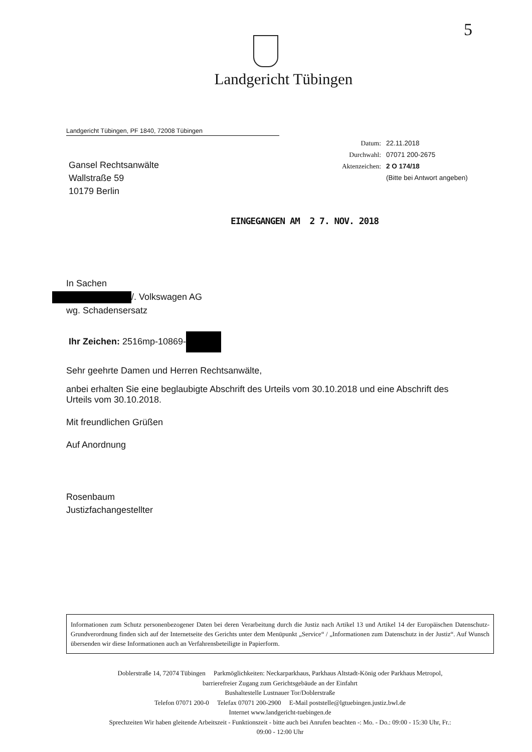5
Landgericht Tübingen
Landgericht Tübingen, PF 1840, 72008 Tübingen
Datum: 22.11.2018
Durchwahl: 07071 200-2675
Aktenzeichen: 2 O 174/18
(Bitte bei Antwort angeben)
Gansel Rechtsanwälte
Wallstraße 59
10179 Berlin
EINGEGANGEN AM 2 7. NOV. 2018
In Sachen
/. Volkswagen AG
wg. Schadensersatz
Ihr Zeichen: 2516mp-10869-
Sehr geehrte Damen und Herren Rechtsanwälte,
anbei erhalten Sie eine beglaubigte Abschrift des Urteils vom 30.10.2018 und eine Abschrift des Urteils vom 30.10.2018.
Mit freundlichen Grüßen
Auf Anordnung
Rosenbaum
Justizfachangestellter
Informationen zum Schutz personenbezogener Daten bei deren Verarbeitung durch die Justiz nach Artikel 13 und Artikel 14 der Europäischen Datenschutz-Grundverordnung finden sich auf der Internetseite des Gerichts unter dem Menüpunkt „Service“ / „Informationen zum Datenschutz in der Justiz“. Auf Wunsch übersenden wir diese Informationen auch an Verfahrensbeteiligte in Papierform.
Doblerstraße 14, 72074 Tübingen Parkmöglichkeiten: Neckarparkhaus, Parkhaus Altstadt-König oder Parkhaus Metropol,
barrierefreier Zugang zum Gerichtsgebäude an der Einfahrt
Bushaltestelle Lustnauer Tor/Doblerstraße
Telefon 07071 200-0 Telefax 07071 200-2900 E-Mail poststelle@lgtuebingen.justiz.bwl.de
Internet www.landgericht-tuebingen.de
Sprechzeiten Wir haben gleitende Arbeitszeit - Funktionszeit - bitte auch bei Anrufen beachten -: Mo. - Do.: 09:00 - 15:30 Uhr, Fr.:
09:00 - 12:00 Uhr